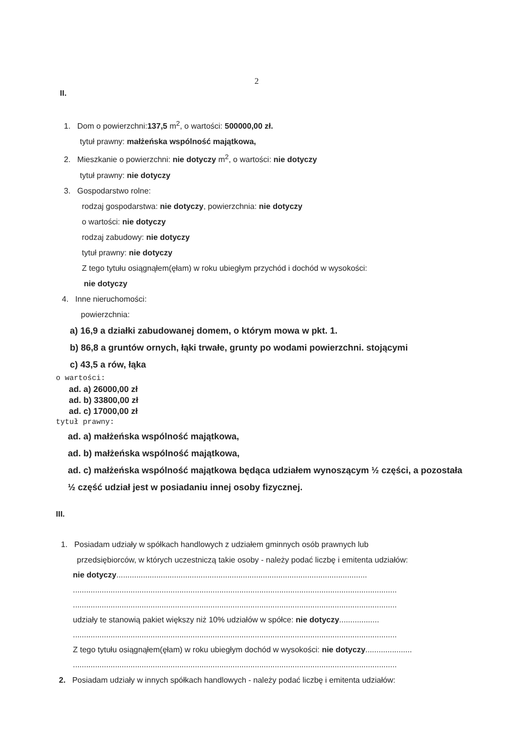2
II.
1. Dom o powierzchni:137,5 m<sup>2</sup>, o wartości: 500000,00 zł.
tytuł prawny: małżeńska wspólność majątkowa,
2. Mieszkanie o powierzchni: nie dotyczy m<sup>2</sup>, o wartości: nie dotyczy
tytuł prawny: nie dotyczy
3. Gospodarstwo rolne:
rodzaj gospodarstwa: nie dotyczy, powierzchnia: nie dotyczy
o wartości: nie dotyczy
rodzaj zabudowy: nie dotyczy
tytuł prawny: nie dotyczy
Z tego tytułu osiągnąłem(ęłam) w roku ubiegłym przychód i dochód w wysokości:
nie dotyczy
4. Inne nieruchomości:
powierzchnia:
a) 16,9 a działki zabudowanej domem, o którym mowa w pkt. 1.
b) 86,8 a gruntów ornych, łąki trwałe, grunty po wodami powierzchni. stojącymi
c) 43,5 a rów, łąka
o wartości:
ad. a) 26000,00 zł
ad. b) 33800,00 zł
ad. c) 17000,00 zł
tytuł prawny:
ad. a) małżeńska wspólność majątkowa,
ad. b) małżeńska wspólność majątkowa,
ad. c) małżeńska wspólność majątkowa będąca udziałem wynoszącym ½ części, a pozostała ½ część udział jest w posiadaniu innej osoby fizycznej.
III.
1. Posiadam udziały w spółkach handlowych z udziałem gminnych osób prawnych lub
przedsiębiorców, w których uczestniczą takie osoby - należy podać liczbę i emitenta udziałów:
nie dotyczy.................................................................................................................
..................................................................................................................................................
..................................................................................................................................................
udziały te stanowią pakiet większy niż 10% udziałów w spółce: nie dotyczy..................
..................................................................................................................................................
Z tego tytułu osiągnąłem(ęłam) w roku ubiegłym dochód w wysokości: nie dotyczy.....................
..................................................................................................................................................
2. Posiadam udziały w innych spółkach handlowych - należy podać liczbę i emitenta udziałów: